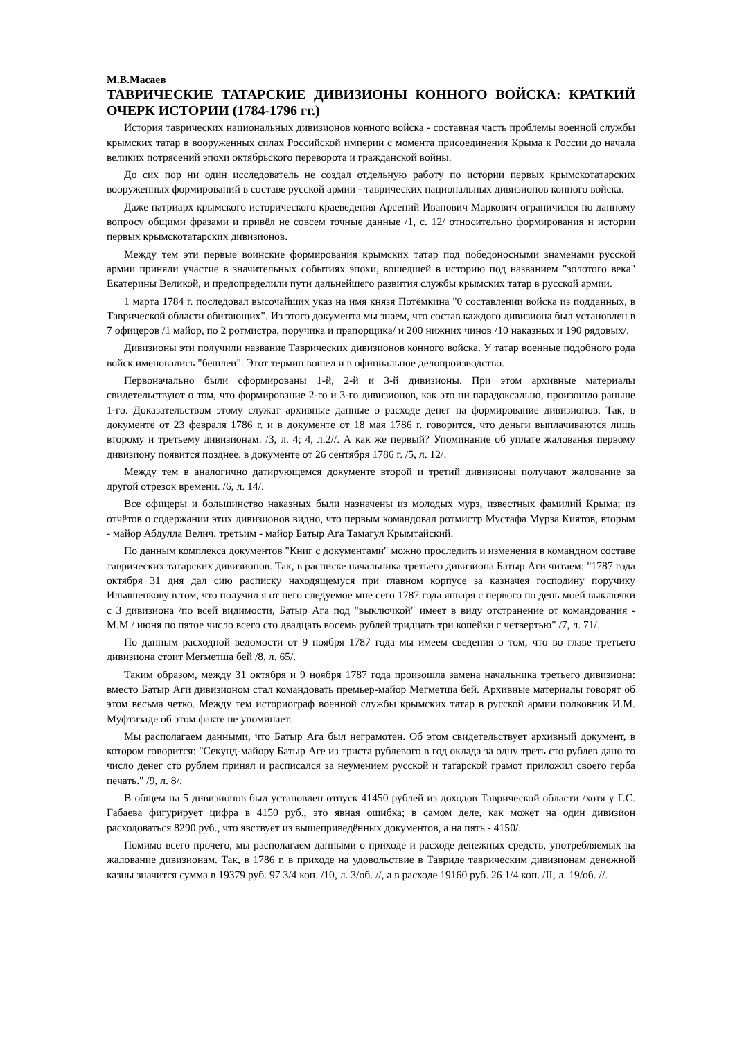М.В.Масаев
ТАВРИЧЕСКИЕ ТАТАРСКИЕ ДИВИЗИОНЫ КОННОГО ВОЙСКА: КРАТКИЙ ОЧЕРК ИСТОРИИ (1784-1796 гг.)
История таврических национальных дивизионов конного войска - составная часть проблемы военной службы крымских татар в вооруженных силах Российской империи с момента присоединения Крыма к России до начала великих потрясений эпохи октябрьского переворота и гражданской войны.
До сих пор ни один исследователь не создал отдельную работу по истории первых крымскотатарских вооруженных формирований в составе русской армии - таврических национальных дивизионов конного войска.
Даже патриарх крымского исторического краеведения Арсений Иванович Маркович ограничился по данному вопросу общими фразами и привёл не совсем точные данные /1, с. 12/ относительно формирования и истории первых крымскотатарских дивизионов.
Между тем эти первые воинские формирования крымских татар под победоносными знаменами русской армии приняли участие в значительных событиях эпохи, вошедшей в историю под названием "золотого века" Екатерины Великой, и предопределили пути дальнейшего развития службы крымских татар в русской армии.
1 марта 1784 г. последовал высочайших указ на имя князя Потёмкина "0 составлении войска из подданных, в Таврической области обитающих". Из этого документа мы знаем, что состав каждого дивизиона был установлен в 7 офицеров /1 майор, по 2 ротмистра, поручика и прапорщика/ и 200 нижних чинов /10 наказных и 190 рядовых/.
Дивизионы эти получили название Таврических дивизионов конного войска. У татар военные подобного рода войск именовались "бешлеи". Этот термин вошел и в официальное делопроизводство.
Первоначально были сформированы 1-й, 2-й и 3-й дивизионы. При этом архивные материалы свидетельствуют о том, что формирование 2-го и 3-го дивизионов, как это ни парадоксально, произошло раньше 1-го. Доказательством этому служат архивные данные о расходе денег на формирование дивизионов. Так, в документе от 23 февраля 1786 г. и в документе от 18 мая 1786 г. говорится, что деньги выплачиваются лишь второму и третьему дивизионам. /3, л. 4; 4, л.2//. А как же первый? Упоминание об уплате жалованья первому дивизиону появится позднее, в документе от 26 сентября 1786 г. /5, л. 12/.
Между тем в аналогично датирующемся документе второй и третий дивизионы получают жалование за другой отрезок времени. /6, л. 14/.
Все офицеры и большинство наказных были назначены из молодых мурз, известных фамилий Крыма; из отчётов о содержании этих дивизионов видно, что первым командовал ротмистр Мустафа Мурза Киятов, вторым - майор Абдулла Велич, третьим - майор Батыр Ага Тамагул Крымтайский.
По данным комплекса документов "Книг с документами" можно проследить и изменения в командном составе таврических татарских дивизионов. Так, в расписке начальника третьего дивизиона Батыр Аги читаем: "1787 года октября 31 дня дал сию расписку находящемуся при главном корпусе за казначея господину поручику Ильяшенкову в том, что получил я от него следуемое мне сего 1787 года января с первого по день моей выключки с 3 дивизиона /по всей видимости, Батыр Ага под "выключкой" имеет в виду отстранение от командования - М.М./ июня по пятое число всего сто двадцать восемь рублей тридцать три копейки с четвертью" /7, л. 71/.
По данным расходной ведомости от 9 ноября 1787 года мы имеем сведения о том, что во главе третьего дивизиона стоит Мегметша бей /8, л. 65/.
Таким образом, между 31 октября и 9 ноября 1787 года произошла замена начальника третьего дивизиона: вместо Батыр Аги дивизионом стал командовать премьер-майор Мегметша бей. Архивные материалы говорят об этом весьма четко. Между тем историограф военной службы крымских татар в русской армии полковник И.М. Муфтизаде об этом факте не упоминает.
Мы располагаем данными, что Батыр Ага был неграмотен. Об этом свидетельствует архивный документ, в котором говорится: "Секунд-майору Батыр Аге из триста рублевого в год оклада за одну треть сто рублев дано то число денег сто рублем принял и расписался за неумением русской и татарской грамот приложил своего герба печать." /9, л. 8/.
В общем на 5 дивизионов был установлен отпуск 41450 рублей из доходов Таврической области /хотя у Г.С. Габаева фигурирует цифра в 4150 руб., это явная ошибка; в самом деле, как может на один дивизион расходоваться 8290 руб., что явствует из вышеприведённых документов, а на пять - 4150/.
Помимо всего прочего, мы располагаем данными о приходе и расходе денежных средств, употребляемых на жалование дивизионам. Так, в 1786 г. в приходе на удовольствие в Тавриде таврическим дивизионам денежной казны значится сумма в 19379 руб. 97 3/4 коп. /10, л. 3/об. //, а в расходе 19160 руб. 26 1/4 коп. /II, л. 19/об. //.